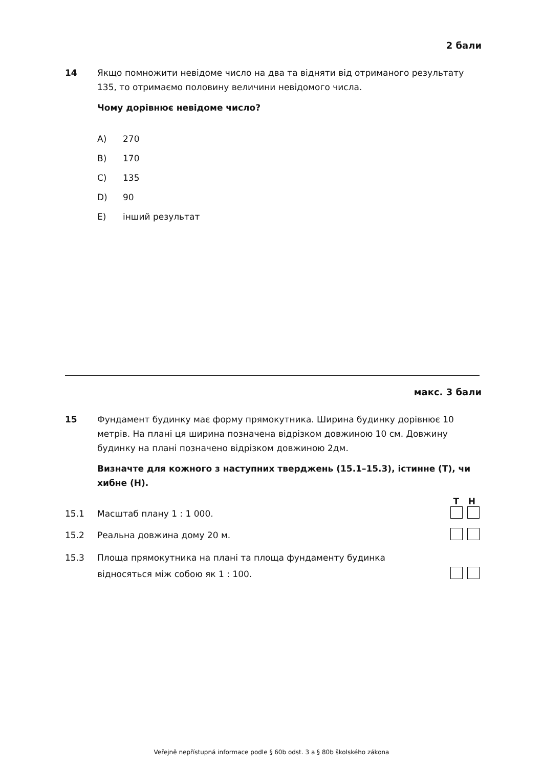2 бали
14 Якщо помножити невідоме число на два та відняти від отриманого результату 135, то отримаємо половину величини невідомого числа.
Чому дорівнює невідоме число?
A) 270
B) 170
C) 135
D) 90
E) інший результат
макс. 3 бали
15 Фундамент будинку має форму прямокутника. Ширина будинку дорівнює 10 метрів. На плані ця ширина позначена відрізком довжиною 10 см. Довжину будинку на плані позначено відрізком довжиною 2дм.
Визначте для кожного з наступних тверджень (15.1–15.3), істинне (T), чи хибне (Н).
T H
15.1 Масштаб плану 1 : 1 000.
15.2 Реальна довжина дому 20 м.
15.3 Площа прямокутника на плані та площа фундаменту будинка
відносяться між собою як 1 : 100.
Veřejně nepřístupná informace podle § 60b odst. 3 a § 80b školského zákona